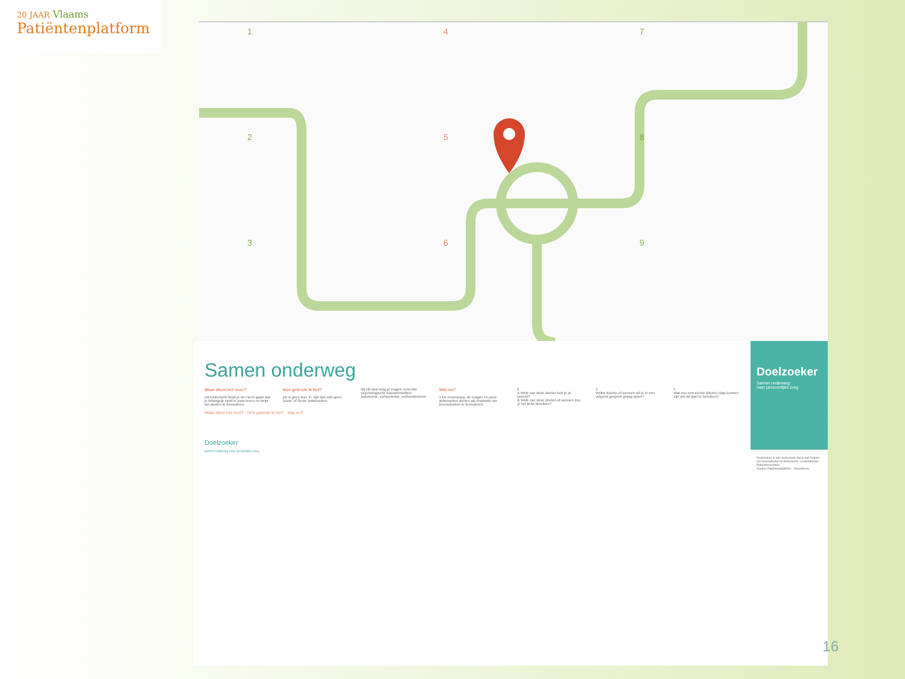20 JAAR Vlaams
Patiëntenplatform
1
2
3
4
5
6
7
8
9
Samen onderweg
Waar dient het voor?
Dit instrument helpt je om na te gaan wat je belangrijk vindt in jouw leven en helpt om doelen te formuleren.
Hoe gebruik ik het?
Dit is geen test. Er zijn dan ook geen 'juiste' of 'foute' antwoorden.
Bij elk deel krijg je vragen rond drie psychologische basisbehoeften: autonomie, competentie, verbondenheid.
Wat nu?
1 De levensweg, de vragen en jouw antwoorden dienen als inspiratie om levensdoelen te formuleren.
2
A Welk van deze doelen heb je al bereikt?
B Welk van deze doelen of wensen zou je het liefst bereiken?
3
Welke doelen of wensen wil je in een volgend gesprek graag delen?
4
Wat zou een eerste (kleine) stap kunnen zijn om dit doel te bereiken?
Waar dient het voor? · Hoe gebruik ik het? · Wat nu?
Doelzoeker
Samen onderweg naar persoonlijke zorg
Doelzoeker
Samen onderweg
naar persoonlijke zorg
Doelzoeker is een instrument dat je kan helpen om levensdoelen te formuleren. Levensdoelen. Patiëntenrechten.
Vlaams Patiëntenplatform · Vlaanderen
16